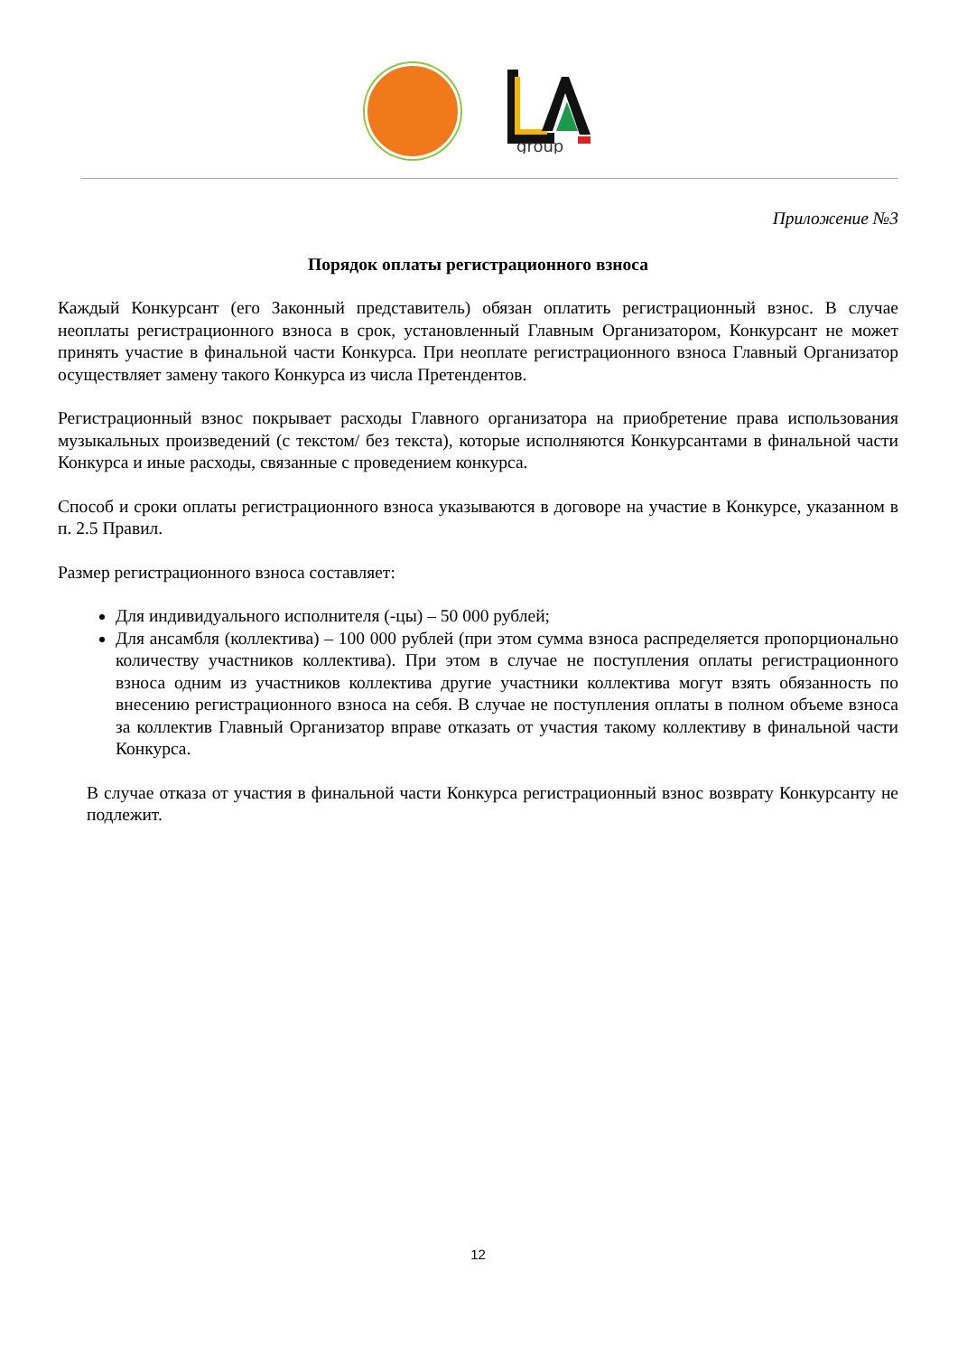group
Приложение №3
Порядок оплаты регистрационного взноса
Каждый Конкурсант (его Законный представитель) обязан оплатить регистрационный взнос. В случае неоплаты регистрационного взноса в срок, установленный Главным Организатором, Конкурсант не может принять участие в финальной части Конкурса. При неоплате регистрационного взноса Главный Организатор осуществляет замену такого Конкурса из числа Претендентов.
Регистрационный взнос покрывает расходы Главного организатора на приобретение права использования музыкальных произведений (с текстом/ без текста), которые исполняются Конкурсантами в финальной части Конкурса и иные расходы, связанные с проведением конкурса.
Способ и сроки оплаты регистрационного взноса указываются в договоре на участие в Конкурсе, указанном в п. 2.5 Правил.
Размер регистрационного взноса составляет:
Для индивидуального исполнителя (-цы) – 50 000 рублей;
Для ансамбля (коллектива) – 100 000 рублей (при этом сумма взноса распределяется пропорционально количеству участников коллектива). При этом в случае не поступления оплаты регистрационного взноса одним из участников коллектива другие участники коллектива могут взять обязанность по внесению регистрационного взноса на себя. В случае не поступления оплаты в полном объеме взноса за коллектив Главный Организатор вправе отказать от участия такому коллективу в финальной части Конкурса.
В случае отказа от участия в финальной части Конкурса регистрационный взнос возврату Конкурсанту не подлежит.
12